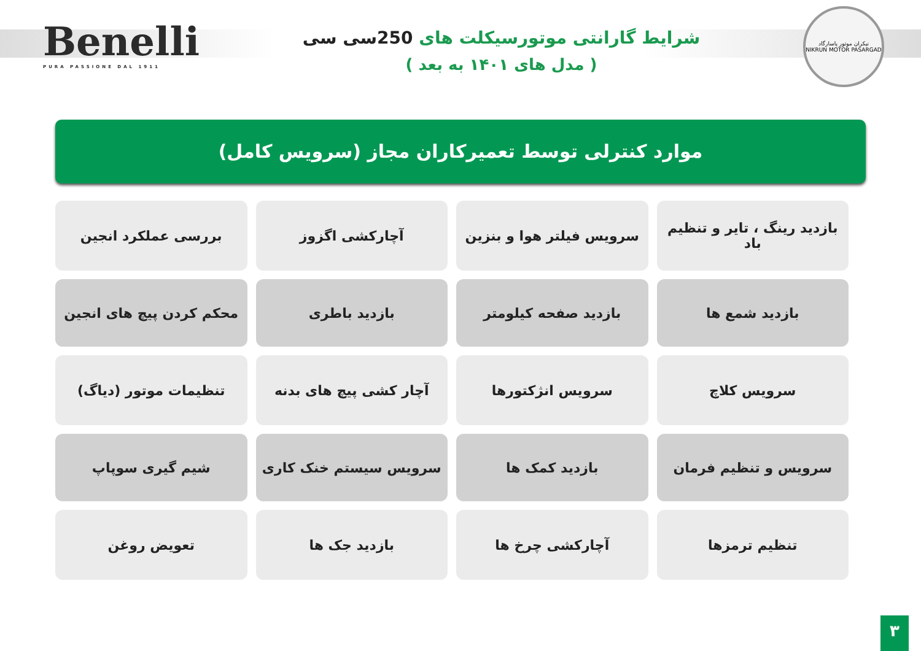Benelli
PURA PASSIONE DAL 1911
شرایط گارانتی موتورسیکلت های 250سی سی
( مدل های ۱۴۰۱ به بعد )
نیکران موتور پاسارگاد
NIKRUN MOTOR PASARGAD
موارد کنترلی توسط تعمیرکاران مجاز (سرویس کامل)
| بازدید رینگ ، تایر و تنظیم باد | سرویس فیلتر هوا و بنزین | آچارکشی اگزوز | بررسی عملکرد انجین |
| بازدید شمع ها | بازدید صفحه کیلومتر | بازدید باطری | محکم کردن پیچ های انجین |
| سرویس کلاچ | سرویس انژکتورها | آچار کشی پیچ های بدنه | تنظیمات موتور (دیاگ) |
| سرویس و تنظیم فرمان | بازدید کمک ها | سرویس سیستم خنک کاری | شیم گیری سوپاپ |
| تنظیم ترمزها | آچارکشی چرخ ها | بازدید جک ها | تعویض روغن |
۳